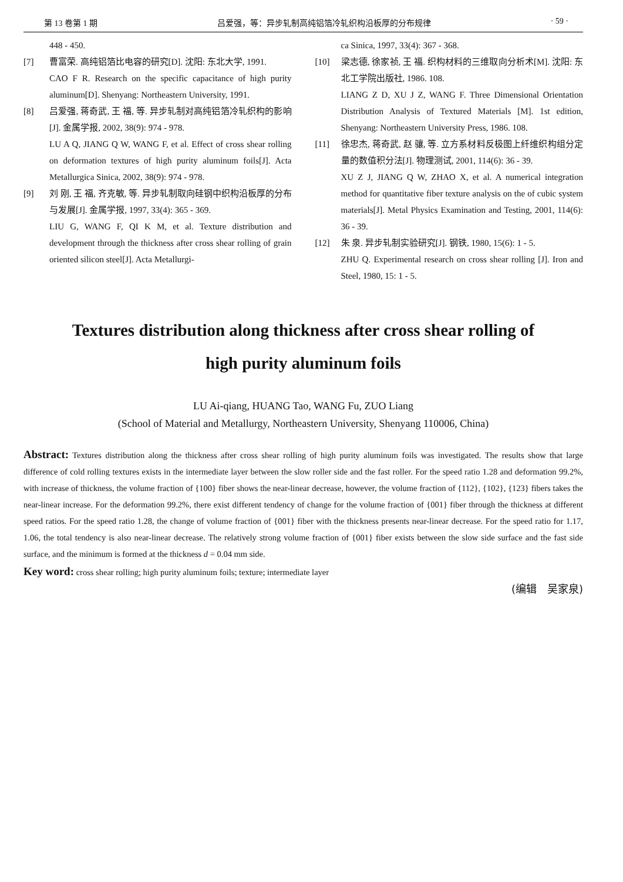第 13 卷第 1 期 吕爱强，等：异步轧制高纯铝箔冷轧织构沿板厚的分布规律 · 59 ·
448 - 450.
[7] 曹富荣. 高纯铝箔比电容的研究[D]. 沈阳: 东北大学, 1991.
CAO F R. Research on the specific capacitance of high purity aluminum[D]. Shenyang: Northeastern University, 1991.
[8] 吕爱强, 蒋奇武, 王 福, 等. 异步轧制对高纯铝箔冷轧织构的影响[J]. 金属学报, 2002, 38(9): 974 - 978.
LU A Q, JIANG Q W, WANG F, et al. Effect of cross shear rolling on deformation textures of high purity aluminum foils[J]. Acta Metallurgica Sinica, 2002, 38(9): 974 - 978.
[9] 刘 刚, 王 福, 齐克敏, 等. 异步轧制取向硅钢中织构沿板厚的分布与发展[J]. 金属学报, 1997, 33(4): 365 - 369.
LIU G, WANG F, QI K M, et al. Texture distribution and development through the thickness after cross shear rolling of grain oriented silicon steel[J]. Acta Metallurgi-
ca Sinica, 1997, 33(4): 367 - 368.
[10] 梁志德, 徐家祯, 王 福. 织构材料的三维取向分析术[M]. 沈阳: 东北工学院出版社, 1986. 108.
LIANG Z D, XU J Z, WANG F. Three Dimensional Orientation Distribution Analysis of Textured Materials [M]. 1st edition, Shenyang: Northeastern University Press, 1986. 108.
[11] 徐忠杰, 蒋奇武, 赵 骧, 等. 立方系材料反极图上纤维织构组分定量的数值积分法[J]. 物理测试, 2001, 114(6): 36 - 39.
XU Z J, JIANG Q W, ZHAO X, et al. A numerical integration method for quantitative fiber texture analysis on the of cubic system materials[J]. Metal Physics Examination and Testing, 2001, 114(6): 36 - 39.
[12] 朱 泉. 异步轧制实验研究[J]. 钢铁, 1980, 15(6): 1 - 5.
ZHU Q. Experimental research on cross shear rolling [J]. Iron and Steel, 1980, 15: 1 - 5.
Textures distribution along thickness after cross shear rolling of
high purity aluminum foils
LU Ai-qiang, HUANG Tao, WANG Fu, ZUO Liang
(School of Material and Metallurgy, Northeastern University, Shenyang 110006, China)
Abstract: Textures distribution along the thickness after cross shear rolling of high purity aluminum foils was investigated. The results show that large difference of cold rolling textures exists in the intermediate layer between the slow roller side and the fast roller. For the speed ratio 1.28 and deformation 99.2%, with increase of thickness, the volume fraction of {100} fiber shows the near-linear decrease, however, the volume fraction of {112}, {102}, {123} fibers takes the near-linear increase. For the deformation 99.2%, there exist different tendency of change for the volume fraction of {001} fiber through the thickness at different speed ratios. For the speed ratio 1.28, the change of volume fraction of {001} fiber with the thickness presents near-linear decrease. For the speed ratio for 1.17, 1.06, the total tendency is also near-linear decrease. The relatively strong volume fraction of {001} fiber exists between the slow side surface and the fast side surface, and the minimum is formed at the thickness d = 0.04 mm side.
Key word: cross shear rolling; high purity aluminum foils; texture; intermediate layer
(编辑　吴家泉)